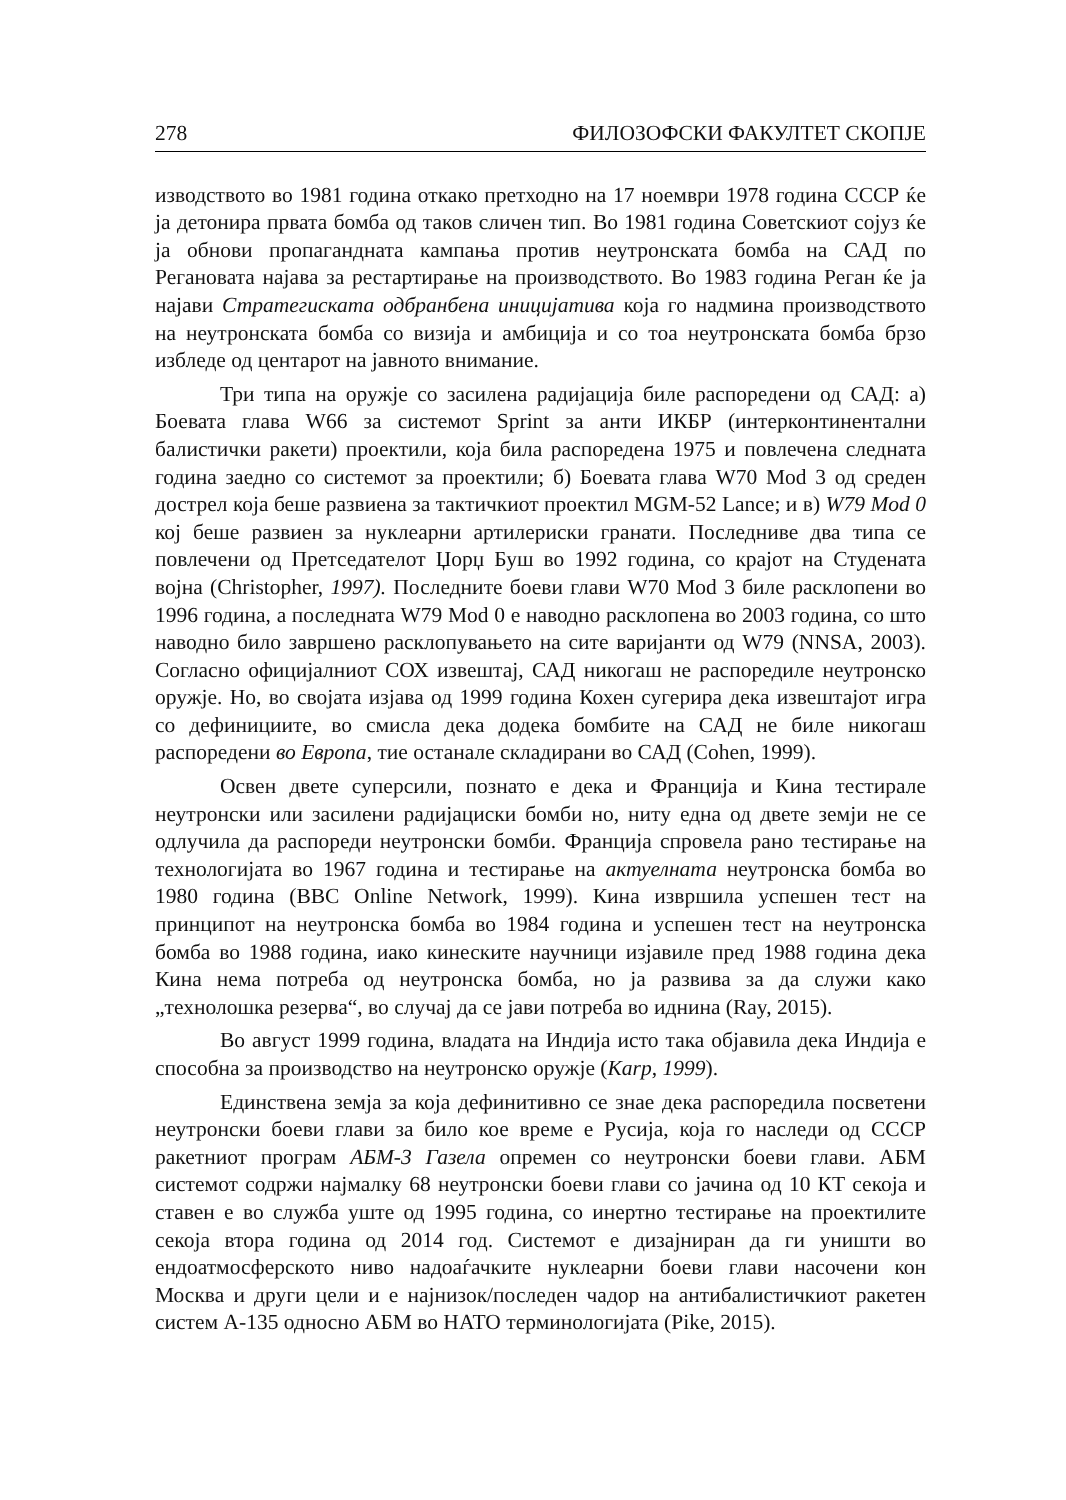278 ФИЛОЗОФСКИ ФАКУЛТЕТ СКОПЈЕ
изводството во 1981 година откако претходно на 17 ноември 1978 година СССР ќе ја детонира првата бомба од таков сличен тип. Во 1981 година Советскиот сојуз ќе ја обнови пропагандната кампања против неутронската бомба на САД по Регановата најава за рестартирање на производството. Во 1983 година Реган ќе ја најави Стратегиската одбранбена иницијатива која го надмина производството на неутронската бомба со визија и амбиција и со тоа неутронската бомба брзо избледе од центарот на јавното внимание.
Три типа на оружје со засилена радијација биле распоредени од САД: а) Боевата глава W66 за системот Sprint за анти ИКБР (интерконтинентални балистички ракети) проектили, која била распоредена 1975 и повлечена следната година заедно со системот за проектили; б) Боевата глава W70 Mod 3 од среден дострел која беше развиена за тактичкиот проектил MGM-52 Lance; и в) W79 Mod 0 кој беше развиен за нуклеарни артилериски гранати. Последниве два типа се повлечени од Претседателот Џорџ Буш во 1992 година, со крајот на Студената војна (Christopher, 1997). Последните боеви глави W70 Mod 3 биле расклопени во 1996 година, а последната W79 Mod 0 е наводно расклопена во 2003 година, со што наводно било завршено расклопувањето на сите варијанти од W79 (NNSA, 2003). Согласно официјалниот СОХ извештај, САД никогаш не распоредиле неутронско оружје. Но, во својата изјава од 1999 година Кохен сугерира дека извештајот игра со дефинициите, во смисла дека додека бомбите на САД не биле никогаш распоредени во Европа, тие останале складирани во САД (Cohen, 1999).
Освен двете суперсили, познато е дека и Франција и Кина тестирале неутронски или засилени радијациски бомби но, ниту една од двете земји не се одлучила да распореди неутронски бомби. Франција спровела рано тестирање на технологијата во 1967 година и тестирање на актуелната неутронска бомба во 1980 година (BBC Online Network, 1999). Кина извршила успешен тест на принципот на неутронска бомба во 1984 година и успешен тест на неутронска бомба во 1988 година, иако кинеските научници изјавиле пред 1988 година дека Кина нема потреба од неутронска бомба, но ја развива за да служи како „технолошка резерва“, во случај да се јави потреба во иднина (Ray, 2015).
Во август 1999 година, владата на Индија исто така објавила дека Индија е способна за производство на неутронско оружје (Karp, 1999).
Единствена земја за која дефинитивно се знае дека распоредила посветени неутронски боеви глави за било кое време е Русија, која го наследи од СССР ракетниот програм АБМ-3 Газела опремен со неутронски боеви глави. АБМ системот содржи најмалку 68 неутронски боеви глави со јачина од 10 КТ секоја и ставен е во служба уште од 1995 година, со инертно тестирање на проектилите секоја втора година од 2014 год. Системот е дизајниран да ги уништи во ендоатмосферското ниво надоаѓачките нуклеарни боеви глави насочени кон Москва и други цели и е најнизок/последен чадор на антибалистичкиот ракетен систем А-135 односно АБМ во НАТО терминологијата (Pike, 2015).